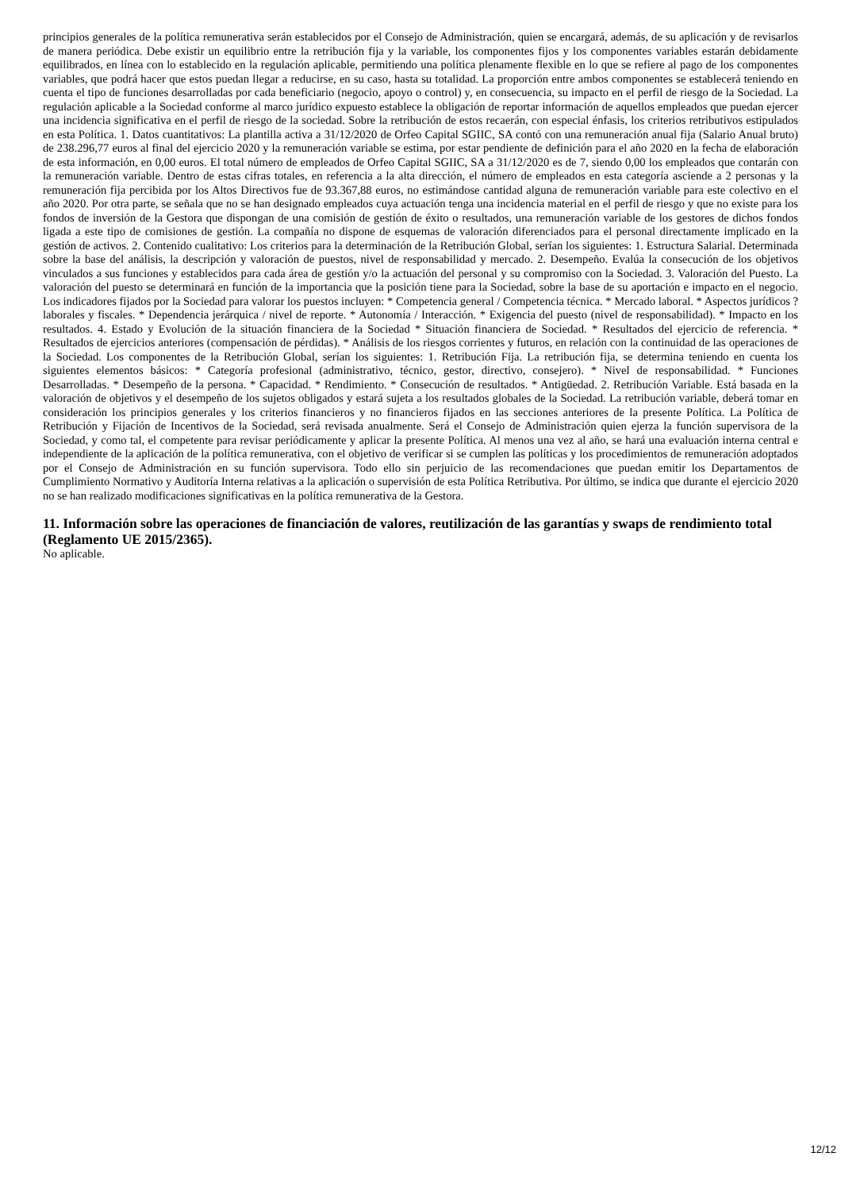principios generales de la política remunerativa serán establecidos por el Consejo de Administración, quien se encargará, además, de su aplicación y de revisarlos de manera periódica. Debe existir un equilibrio entre la retribución fija y la variable, los componentes fijos y los componentes variables estarán debidamente equilibrados, en línea con lo establecido en la regulación aplicable, permitiendo una política plenamente flexible en lo que se refiere al pago de los componentes variables, que podrá hacer que estos puedan llegar a reducirse, en su caso, hasta su totalidad. La proporción entre ambos componentes se establecerá teniendo en cuenta el tipo de funciones desarrolladas por cada beneficiario (negocio, apoyo o control) y, en consecuencia, su impacto en el perfil de riesgo de la Sociedad. La regulación aplicable a la Sociedad conforme al marco jurídico expuesto establece la obligación de reportar información de aquellos empleados que puedan ejercer una incidencia significativa en el perfil de riesgo de la sociedad. Sobre la retribución de estos recaerán, con especial énfasis, los criterios retributivos estipulados en esta Política. 1. Datos cuantitativos: La plantilla activa a 31/12/2020 de Orfeo Capital SGIIC, SA contó con una remuneración anual fija (Salario Anual bruto) de 238.296,77 euros al final del ejercicio 2020 y la remuneración variable se estima, por estar pendiente de definición para el año 2020 en la fecha de elaboración de esta información, en 0,00 euros. El total número de empleados de Orfeo Capital SGIIC, SA a 31/12/2020 es de 7, siendo 0,00 los empleados que contarán con la remuneración variable. Dentro de estas cifras totales, en referencia a la alta dirección, el número de empleados en esta categoría asciende a 2 personas y la remuneración fija percibida por los Altos Directivos fue de 93.367,88 euros, no estimándose cantidad alguna de remuneración variable para este colectivo en el año 2020. Por otra parte, se señala que no se han designado empleados cuya actuación tenga una incidencia material en el perfil de riesgo y que no existe para los fondos de inversión de la Gestora que dispongan de una comisión de gestión de éxito o resultados, una remuneración variable de los gestores de dichos fondos ligada a este tipo de comisiones de gestión. La compañía no dispone de esquemas de valoración diferenciados para el personal directamente implicado en la gestión de activos. 2. Contenido cualitativo: Los criterios para la determinación de la Retribución Global, serían los siguientes: 1. Estructura Salarial. Determinada sobre la base del análisis, la descripción y valoración de puestos, nivel de responsabilidad y mercado. 2. Desempeño. Evalúa la consecución de los objetivos vinculados a sus funciones y establecidos para cada área de gestión y/o la actuación del personal y su compromiso con la Sociedad. 3. Valoración del Puesto. La valoración del puesto se determinará en función de la importancia que la posición tiene para la Sociedad, sobre la base de su aportación e impacto en el negocio. Los indicadores fijados por la Sociedad para valorar los puestos incluyen: * Competencia general / Competencia técnica. * Mercado laboral. * Aspectos jurídicos ? laborales y fiscales. * Dependencia jerárquica / nivel de reporte. * Autonomía / Interacción. * Exigencia del puesto (nivel de responsabilidad). * Impacto en los resultados. 4. Estado y Evolución de la situación financiera de la Sociedad * Situación financiera de Sociedad. * Resultados del ejercicio de referencia. * Resultados de ejercicios anteriores (compensación de pérdidas). * Análisis de los riesgos corrientes y futuros, en relación con la continuidad de las operaciones de la Sociedad. Los componentes de la Retribución Global, serían los siguientes: 1. Retribución Fija. La retribución fija, se determina teniendo en cuenta los siguientes elementos básicos: * Categoría profesional (administrativo, técnico, gestor, directivo, consejero). * Nivel de responsabilidad. * Funciones Desarrolladas. * Desempeño de la persona. * Capacidad. * Rendimiento. * Consecución de resultados. * Antigüedad. 2. Retribución Variable. Está basada en la valoración de objetivos y el desempeño de los sujetos obligados y estará sujeta a los resultados globales de la Sociedad. La retribución variable, deberá tomar en consideración los principios generales y los criterios financieros y no financieros fijados en las secciones anteriores de la presente Política. La Política de Retribución y Fijación de Incentivos de la Sociedad, será revisada anualmente. Será el Consejo de Administración quien ejerza la función supervisora de la Sociedad, y como tal, el competente para revisar periódicamente y aplicar la presente Política. Al menos una vez al año, se hará una evaluación interna central e independiente de la aplicación de la política remunerativa, con el objetivo de verificar si se cumplen las políticas y los procedimientos de remuneración adoptados por el Consejo de Administración en su función supervisora. Todo ello sin perjuicio de las recomendaciones que puedan emitir los Departamentos de Cumplimiento Normativo y Auditoría Interna relativas a la aplicación o supervisión de esta Política Retributiva. Por último, se indica que durante el ejercicio 2020 no se han realizado modificaciones significativas en la política remunerativa de la Gestora.
11. Información sobre las operaciones de financiación de valores, reutilización de las garantías y swaps de rendimiento total (Reglamento UE 2015/2365).
No aplicable.
12/12